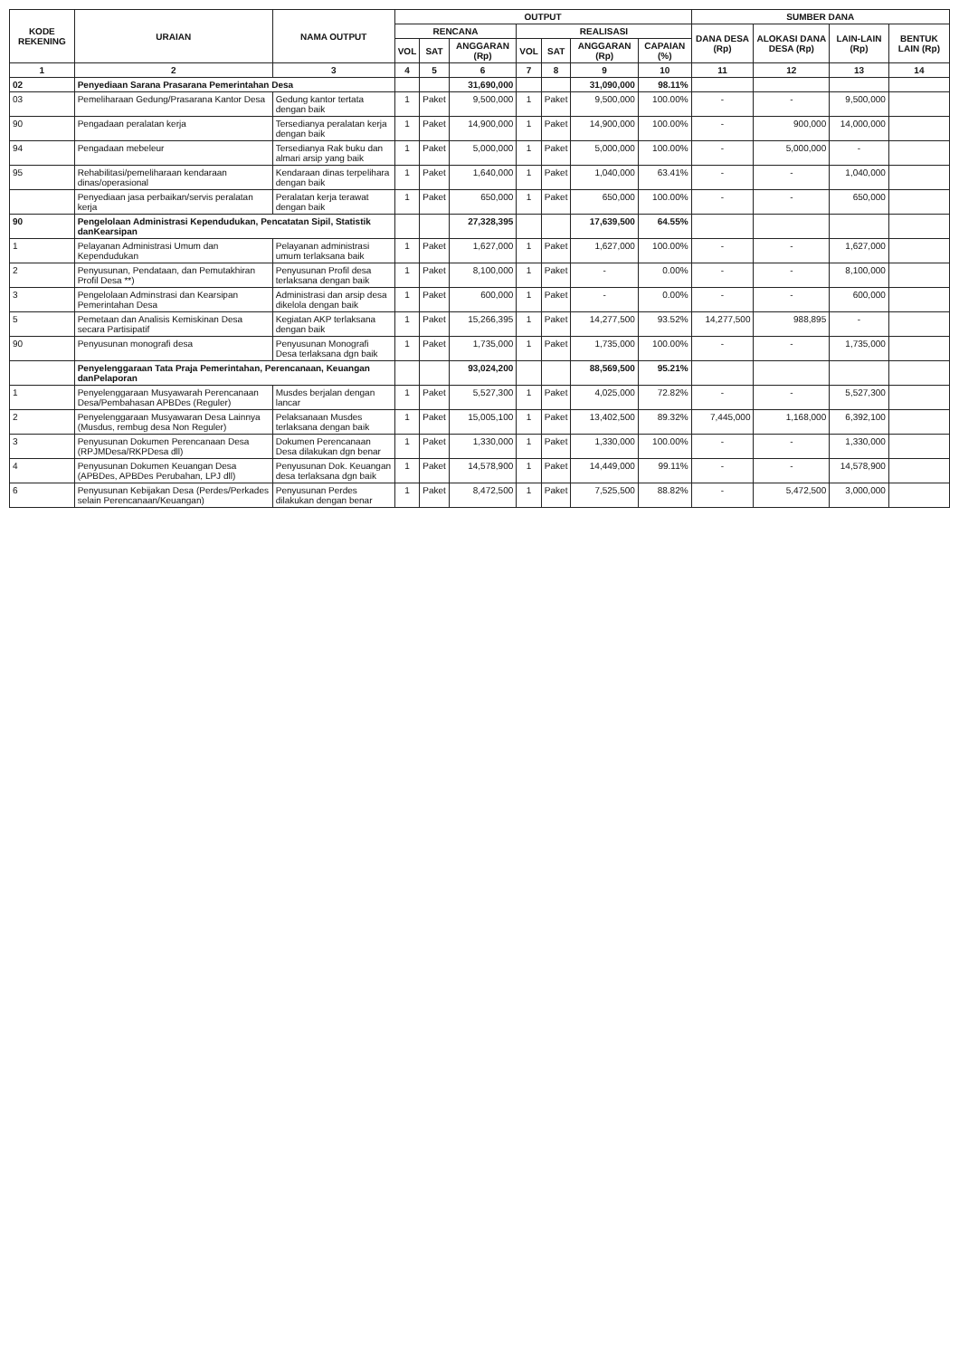| KODE REKENING | URAIAN | NAMA OUTPUT | OUTPUT | | | | | | | SUMBER DANA | | | |
| --- | --- | --- | --- | --- | --- | --- | --- | --- | --- | --- | --- | --- | --- |
| | | | RENCANA | | | REALISASI | | | | DANA DESA (Rp) | ALOKASI DANA DESA (Rp) | LAIN-LAIN (Rp) | BENTUK LAIN (Rp) |
| | | | VOL | SAT | ANGGARAN (Rp) | VOL | SAT | ANGGARAN (Rp) | CAPAIAN (%) | | | | |
| 1 | 2 | 3 | 4 | 5 | 6 | 7 | 8 | 9 | 10 | 11 | 12 | 13 | 14 |
| 02 | Penyediaan Sarana Prasarana Pemerintahan Desa | | | | 31,690,000 | | | 31,090,000 | 98.11% | | | | |
| 03 | Pemeliharaan Gedung/Prasarana Kantor Desa | Gedung kantor tertata dengan baik | 1 | Paket | 9,500,000 | 1 | Paket | 9,500,000 | 100.00% | - | - | 9,500,000 | |
| 90 | Pengadaan peralatan kerja | Tersedianya peralatan kerja dengan baik | 1 | Paket | 14,900,000 | 1 | Paket | 14,900,000 | 100.00% | - | 900,000 | 14,000,000 | |
| 94 | Pengadaan mebeleur | Tersedianya Rak buku dan almari arsip yang baik | 1 | Paket | 5,000,000 | 1 | Paket | 5,000,000 | 100.00% | - | 5,000,000 | - | |
| 95 | Rehabilitasi/pemeliharaan kendaraan dinas/operasional | Kendaraan dinas terpelihara dengan baik | 1 | Paket | 1,640,000 | 1 | Paket | 1,040,000 | 63.41% | - | - | 1,040,000 | |
| | Penyediaan jasa perbaikan/servis peralatan kerja | Peralatan kerja terawat dengan baik | 1 | Paket | 650,000 | 1 | Paket | 650,000 | 100.00% | - | - | 650,000 | |
| 90 | Pengelolaan Administrasi Kependudukan, Pencatatan Sipil, Statistik danKearsipan | | | | 27,328,395 | | | 17,639,500 | 64.55% | | | | |
| 1 | Pelayanan Administrasi Umum dan Kependudukan | Pelayanan administrasi umum terlaksana baik | 1 | Paket | 1,627,000 | 1 | Paket | 1,627,000 | 100.00% | - | - | 1,627,000 | |
| 2 | Penyusunan, Pendataan, dan Pemutakhiran Profil Desa **) | Penyusunan Profil desa terlaksana dengan baik | 1 | Paket | 8,100,000 | 1 | Paket | - | 0.00% | - | - | 8,100,000 | |
| 3 | Pengelolaan Adminstrasi dan Kearsipan Pemerintahan Desa | Administrasi dan arsip desa dikelola dengan baik | 1 | Paket | 600,000 | 1 | Paket | - | 0.00% | - | - | 600,000 | |
| 5 | Pemetaan dan Analisis Kemiskinan Desa secara Partisipatif | Kegiatan AKP terlaksana dengan baik | 1 | Paket | 15,266,395 | 1 | Paket | 14,277,500 | 93.52% | 14,277,500 | 988,895 | - | |
| 90 | Penyusunan monografi desa | Penyusunan Monografi Desa terlaksana dgn baik | 1 | Paket | 1,735,000 | 1 | Paket | 1,735,000 | 100.00% | - | - | 1,735,000 | |
| | Penyelenggaraan Tata Praja Pemerintahan, Perencanaan, Keuangan danPelaporan | | | | 93,024,200 | | | 88,569,500 | 95.21% | | | | |
| 1 | Penyelenggaraan Musyawarah Perencanaan Desa/Pembahasan APBDes (Reguler) | Musdes berjalan dengan lancar | 1 | Paket | 5,527,300 | 1 | Paket | 4,025,000 | 72.82% | - | - | 5,527,300 | |
| 2 | Penyelenggaraan Musyawaran Desa Lainnya (Musdus, rembug desa Non Reguler) | Pelaksanaan Musdes terlaksana dengan baik | 1 | Paket | 15,005,100 | 1 | Paket | 13,402,500 | 89.32% | 7,445,000 | 1,168,000 | 6,392,100 | |
| 3 | Penyusunan Dokumen Perencanaan Desa (RPJMDesa/RKPDesa dll) | Dokumen Perencanaan Desa dilakukan dgn benar | 1 | Paket | 1,330,000 | 1 | Paket | 1,330,000 | 100.00% | - | - | 1,330,000 | |
| 4 | Penyusunan Dokumen Keuangan Desa (APBDes, APBDes Perubahan, LPJ dll) | Penyusunan Dok. Keuangan desa terlaksana dgn baik | 1 | Paket | 14,578,900 | 1 | Paket | 14,449,000 | 99.11% | - | - | 14,578,900 | |
| 6 | Penyusunan Kebijakan Desa (Perdes/Perkades selain Perencanaan/Keuangan) | Penyusunan Perdes dilakukan dengan benar | 1 | Paket | 8,472,500 | 1 | Paket | 7,525,500 | 88.82% | - | 5,472,500 | 3,000,000 | |